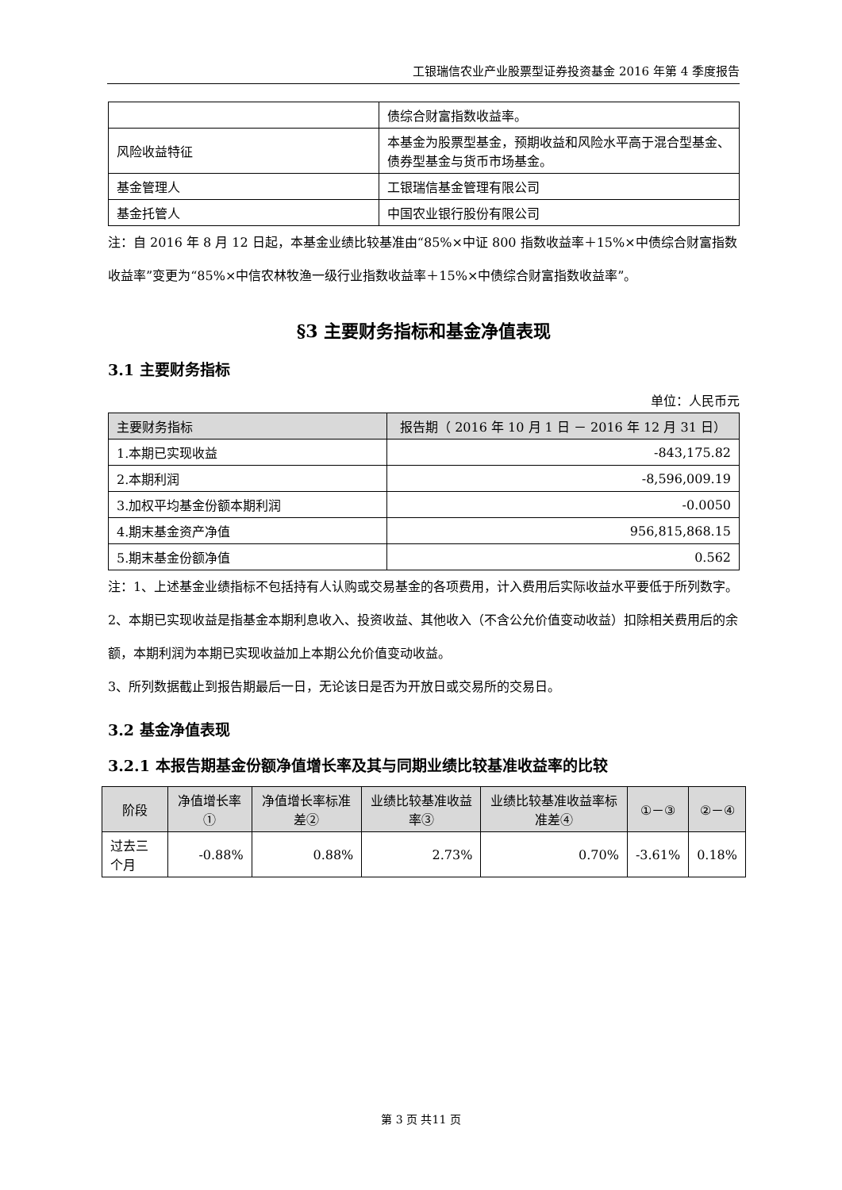工银瑞信农业产业股票型证券投资基金 2016 年第 4 季度报告
| | 债综合财富指数收益率。 |
| 风险收益特征 | 本基金为股票型基金，预期收益和风险水平高于混合型基金、债券型基金与货币市场基金。 |
| 基金管理人 | 工银瑞信基金管理有限公司 |
| 基金托管人 | 中国农业银行股份有限公司 |
注：自 2016 年 8 月 12 日起，本基金业绩比较基准由“85%×中证 800 指数收益率＋15%×中债综合财富指数收益率”变更为“85%×中信农林牧渔一级行业指数收益率＋15%×中债综合财富指数收益率”。
§3 主要财务指标和基金净值表现
3.1 主要财务指标
单位：人民币元
| 主要财务指标 | 报告期（ 2016 年 10 月 1 日 － 2016 年 12 月 31 日） |
| --- | --- |
| 1.本期已实现收益 | -843,175.82 |
| 2.本期利润 | -8,596,009.19 |
| 3.加权平均基金份额本期利润 | -0.0050 |
| 4.期末基金资产净值 | 956,815,868.15 |
| 5.期末基金份额净值 | 0.562 |
注：1、上述基金业绩指标不包括持有人认购或交易基金的各项费用，计入费用后实际收益水平要低于所列数字。
2、本期已实现收益是指基金本期利息收入、投资收益、其他收入（不含公允价值变动收益）扣除相关费用后的余额，本期利润为本期已实现收益加上本期公允价值变动收益。
3、所列数据截止到报告期最后一日，无论该日是否为开放日或交易所的交易日。
3.2 基金净值表现
3.2.1 本报告期基金份额净值增长率及其与同期业绩比较基准收益率的比较
| 阶段 | 净值增长率① | 净值增长率标准差② | 业绩比较基准收益率③ | 业绩比较基准收益率标准差④ | ①－③ | ②－④ |
| --- | --- | --- | --- | --- | --- | --- |
| 过去三个月 | -0.88% | 0.88% | 2.73% | 0.70% | -3.61% | 0.18% |
第 3 页 共11 页